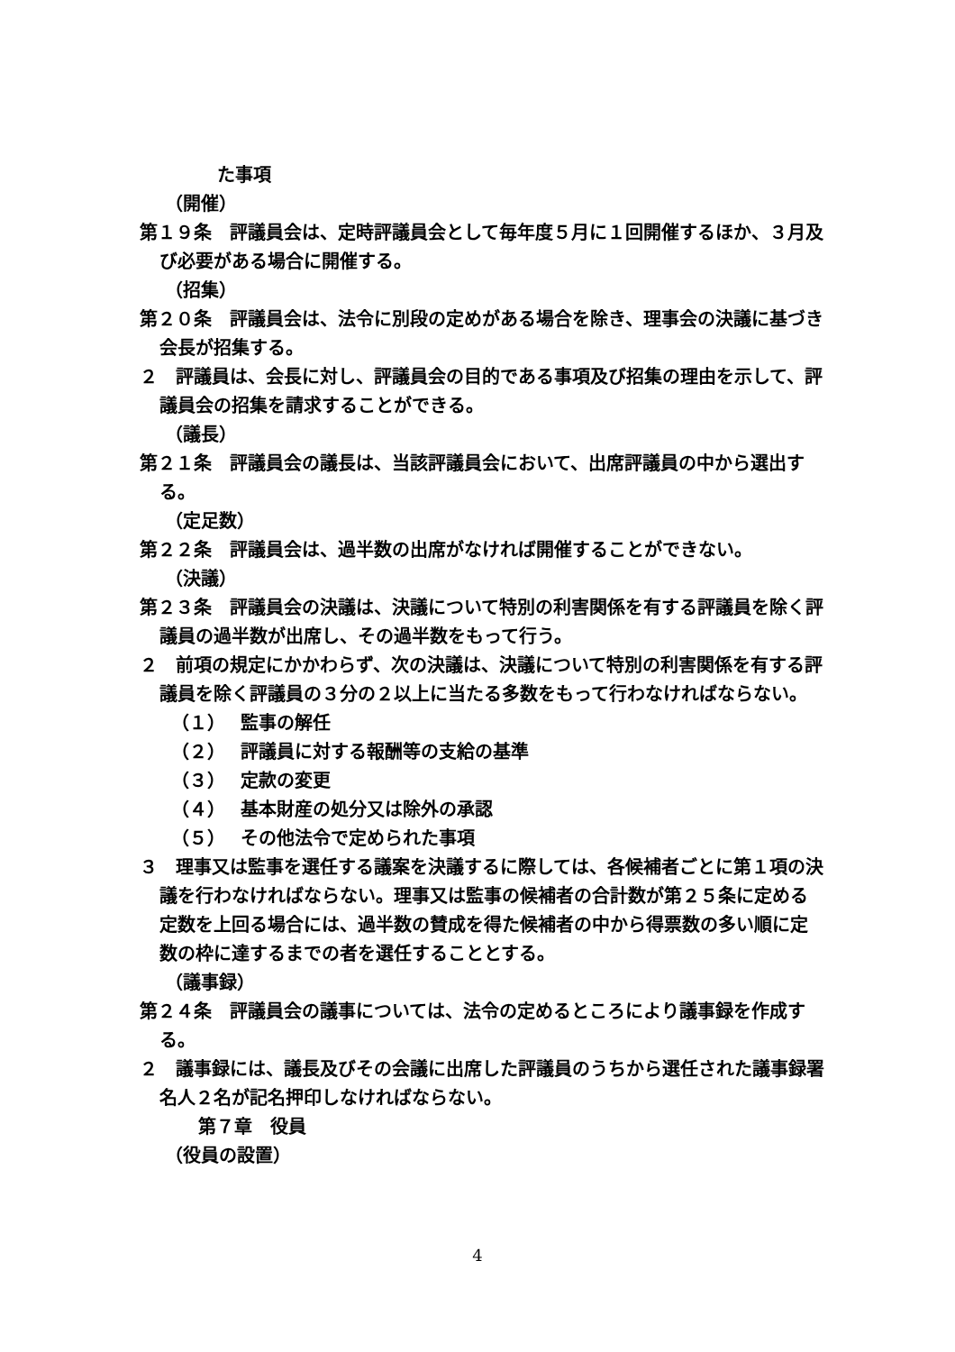た事項
（開催）
第１９条　評議員会は、定時評議員会として毎年度５月に１回開催するほか、３月及び必要がある場合に開催する。
（招集）
第２０条　評議員会は、法令に別段の定めがある場合を除き、理事会の決議に基づき会長が招集する。
２　評議員は、会長に対し、評議員会の目的である事項及び招集の理由を示して、評議員会の招集を請求することができる。
（議長）
第２１条　評議員会の議長は、当該評議員会において、出席評議員の中から選出する。
（定足数）
第２２条　評議員会は、過半数の出席がなければ開催することができない。
（決議）
第２３条　評議員会の決議は、決議について特別の利害関係を有する評議員を除く評議員の過半数が出席し、その過半数をもって行う。
２　前項の規定にかかわらず、次の決議は、決議について特別の利害関係を有する評議員を除く評議員の３分の２以上に当たる多数をもって行わなければならない。
（１） 監事の解任
（２） 評議員に対する報酬等の支給の基準
（３） 定款の変更
（４） 基本財産の処分又は除外の承認
（５） その他法令で定められた事項
３　理事又は監事を選任する議案を決議するに際しては、各候補者ごとに第１項の決議を行わなければならない。理事又は監事の候補者の合計数が第２５条に定める定数を上回る場合には、過半数の賛成を得た候補者の中から得票数の多い順に定数の枠に達するまでの者を選任することとする。
（議事録）
第２４条　評議員会の議事については、法令の定めるところにより議事録を作成する。
２　議事録には、議長及びその会議に出席した評議員のうちから選任された議事録署名人２名が記名押印しなければならない。
第７章　役員
（役員の設置）
4